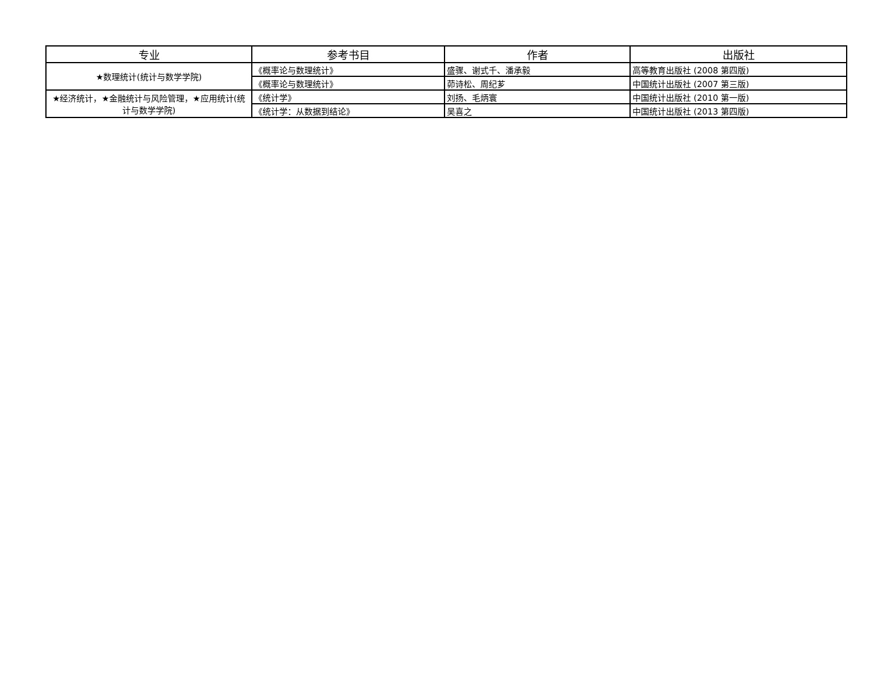| 专业 | 参考书目 | 作者 | 出版社 |
| --- | --- | --- | --- |
| ★数理统计(统计与数学学院) | 《概率论与数理统计》 | 盛骤、谢式千、潘承毅 | 高等教育出版社 (2008 第四版) |
| | 《概率论与数理统计》 | 茆诗松、周纪芗 | 中国统计出版社 (2007 第三版) |
| ★经济统计，★金融统计与风险管理，★应用统计(统计与数学学院) | 《统计学》 | 刘扬、毛炳寰 | 中国统计出版社 (2010 第一版) |
| | 《统计学：从数据到结论》 | 吴喜之 | 中国统计出版社 (2013 第四版) |